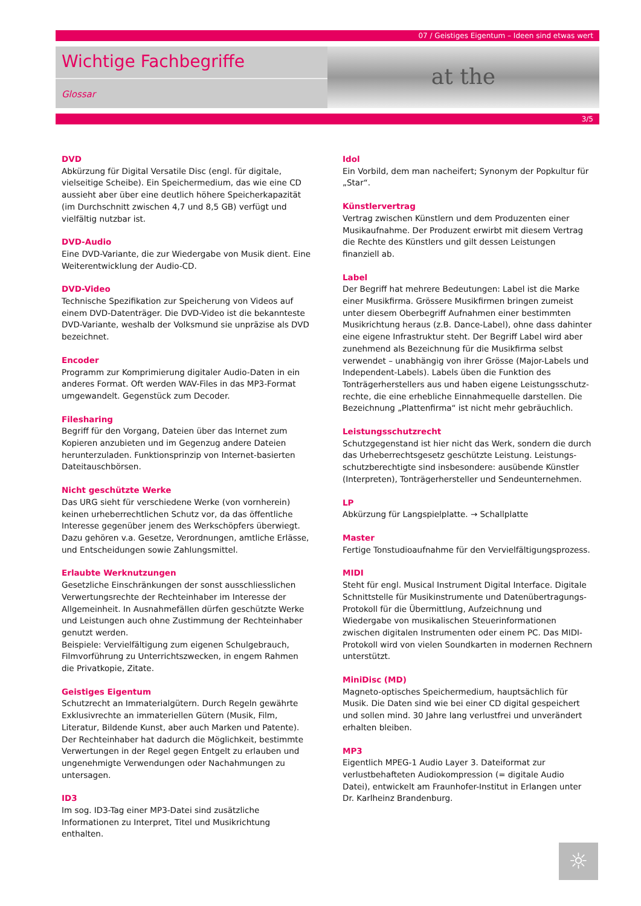07 / Geistiges Eigentum – Ideen sind etwas wert
Wichtige Fachbegriffe
Glossar
at the
3/5
DVD
Abkürzung für Digital Versatile Disc (engl. für digitale, vielseitige Scheibe). Ein Speichermedium, das wie eine CD aussieht aber über eine deutlich höhere Speicherkapazität (im Durchschnitt zwischen 4,7 und 8,5 GB) verfügt und vielfältig nutzbar ist.
DVD-Audio
Eine DVD-Variante, die zur Wiedergabe von Musik dient. Eine Weiterentwicklung der Audio-CD.
DVD-Video
Technische Spezifikation zur Speicherung von Videos auf einem DVD-Datenträger. Die DVD-Video ist die bekannteste DVD-Variante, weshalb der Volksmund sie unpräzise als DVD bezeichnet.
Encoder
Programm zur Komprimierung digitaler Audio-Daten in ein anderes Format. Oft werden WAV-Files in das MP3-Format umgewandelt. Gegenstück zum Decoder.
Filesharing
Begriff für den Vorgang, Dateien über das Internet zum Kopieren anzubieten und im Gegenzug andere Dateien herunterzuladen. Funktionsprinzip von Internet-basierten Dateitauschbörsen.
Nicht geschützte Werke
Das URG sieht für verschiedene Werke (von vornherein) keinen urheberrechtlichen Schutz vor, da das öffentliche Interesse gegenüber jenem des Werkschöpfers überwiegt. Dazu gehören v.a. Gesetze, Verordnungen, amtliche Erlässe, und Entscheidungen sowie Zahlungsmittel.
Erlaubte Werknutzungen
Gesetzliche Einschränkungen der sonst ausschliesslichen Verwertungsrechte der Rechteinhaber im Interesse der Allgemeinheit. In Ausnahmefällen dürfen geschützte Werke und Leistungen auch ohne Zustimmung der Rechteinhaber genutzt werden.
Beispiele: Vervielfältigung zum eigenen Schulgebrauch, Filmvorführung zu Unterrichtszwecken, in engem Rahmen die Privatkopie, Zitate.
Geistiges Eigentum
Schutzrecht an Immaterialgütern. Durch Regeln gewährte Exklusivrechte an immateriellen Gütern (Musik, Film, Literatur, Bildende Kunst, aber auch Marken und Patente). Der Rechteinhaber hat dadurch die Möglichkeit, bestimmte Verwertungen in der Regel gegen Entgelt zu erlauben und ungenehmigte Verwendungen oder Nachahmungen zu untersagen.
ID3
Im sog. ID3-Tag einer MP3-Datei sind zusätzliche Informationen zu Interpret, Titel und Musikrichtung enthalten.
Idol
Ein Vorbild, dem man nacheifert; Synonym der Popkultur für „Star“.
Künstlervertrag
Vertrag zwischen Künstlern und dem Produzenten einer Musikaufnahme. Der Produzent erwirbt mit diesem Vertrag die Rechte des Künstlers und gilt dessen Leistungen finanziell ab.
Label
Der Begriff hat mehrere Bedeutungen: Label ist die Marke einer Musikfirma. Grössere Musikfirmen bringen zumeist unter diesem Oberbegriff Aufnahmen einer bestimmten Musikrichtung heraus (z.B. Dance-Label), ohne dass dahinter eine eigene Infrastruktur steht. Der Begriff Label wird aber zunehmend als Bezeichnung für die Musikfirma selbst verwendet – unabhängig von ihrer Grösse (Major-Labels und Independent-Labels). Labels üben die Funktion des Tonträgerherstellers aus und haben eigene Leistungsschutz-rechte, die eine erhebliche Einnahmequelle darstellen. Die Bezeichnung „Plattenfirma“ ist nicht mehr gebräuchlich.
Leistungsschutzrecht
Schutzgegenstand ist hier nicht das Werk, sondern die durch das Urheberrechtsgesetz geschützte Leistung. Leistungs-schutzberechtigte sind insbesondere: ausübende Künstler (Interpreten), Tonträgerhersteller und Sendeunternehmen.
LP
Abkürzung für Langspielplatte. → Schallplatte
Master
Fertige Tonstudioaufnahme für den Vervielfältigungsprozess.
MIDI
Steht für engl. Musical Instrument Digital Interface. Digitale Schnittstelle für Musikinstrumente und Datenübertragungs-Protokoll für die Übermittlung, Aufzeichnung und Wiedergabe von musikalischen Steuerinformationen zwischen digitalen Instrumenten oder einem PC. Das MIDI-Protokoll wird von vielen Soundkarten in modernen Rechnern unterstützt.
MiniDisc (MD)
Magneto-optisches Speichermedium, hauptsächlich für Musik. Die Daten sind wie bei einer CD digital gespeichert und sollen mind. 30 Jahre lang verlustfrei und unverändert erhalten bleiben.
MP3
Eigentlich MPEG-1 Audio Layer 3. Dateiformat zur verlustbehafteten Audiokompression (= digitale Audio Datei), entwickelt am Fraunhofer-Institut in Erlangen unter Dr. Karlheinz Brandenburg.
☼